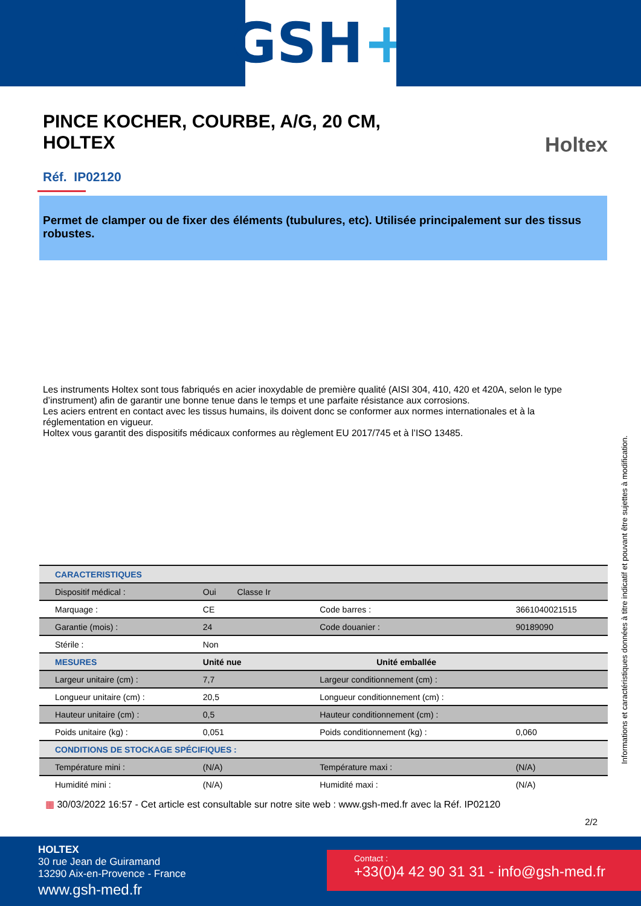GSH +
PINCE KOCHER, COURBE, A/G, 20 CM, HOLTEX
Holtex
Réf. IP02120
Permet de clamper ou de fixer des éléments (tubulures, etc). Utilisée principalement sur des tissus robustes.
Les instruments Holtex sont tous fabriqués en acier inoxydable de première qualité (AISI 304, 410, 420 et 420A, selon le type d’instrument) afin de garantir une bonne tenue dans le temps et une parfaite résistance aux corrosions.
Les aciers entrent en contact avec les tissus humains, ils doivent donc se conformer aux normes internationales et à la réglementation en vigueur.
Holtex vous garantit des dispositifs médicaux conformes au règlement EU 2017/745 et à l’ISO 13485.
| CARACTERISTIQUES | | | |
| --- | --- | --- | --- |
| Dispositif médical : | Oui Classe Ir | | |
| Marquage : | CE | Code barres : | 3661040021515 |
| Garantie (mois) : | 24 | Code douanier : | 90189090 |
| Stérile : | Non | | |
| MESURES | Unité nue | Unité emballée | |
| Largeur unitaire (cm) : | 7,7 | Largeur conditionnement (cm) : | |
| Longueur unitaire (cm) : | 20,5 | Longueur conditionnement (cm) : | |
| Hauteur unitaire (cm) : | 0,5 | Hauteur conditionnement (cm) : | |
| Poids unitaire (kg) : | 0,051 | Poids conditionnement (kg) : | 0,060 |
| CONDITIONS DE STOCKAGE SPÉCIFIQUES : | | | |
| Température mini : | (N/A) | Température maxi : | (N/A) |
| Humidité mini : | (N/A) | Humidité maxi : | (N/A) |
Informations et caractéristiques données à titre indicatif et pouvant être sujettes à modification.
▦ 30/03/2022 16:57 - Cet article est consultable sur notre site web : www.gsh-med.fr avec la Réf. IP02120
2/2
HOLTEX
30 rue Jean de Guiramand
13290 Aix-en-Provence - France
www.gsh-med.fr
Contact :
+33(0)4 42 90 31 31 - info@gsh-med.fr